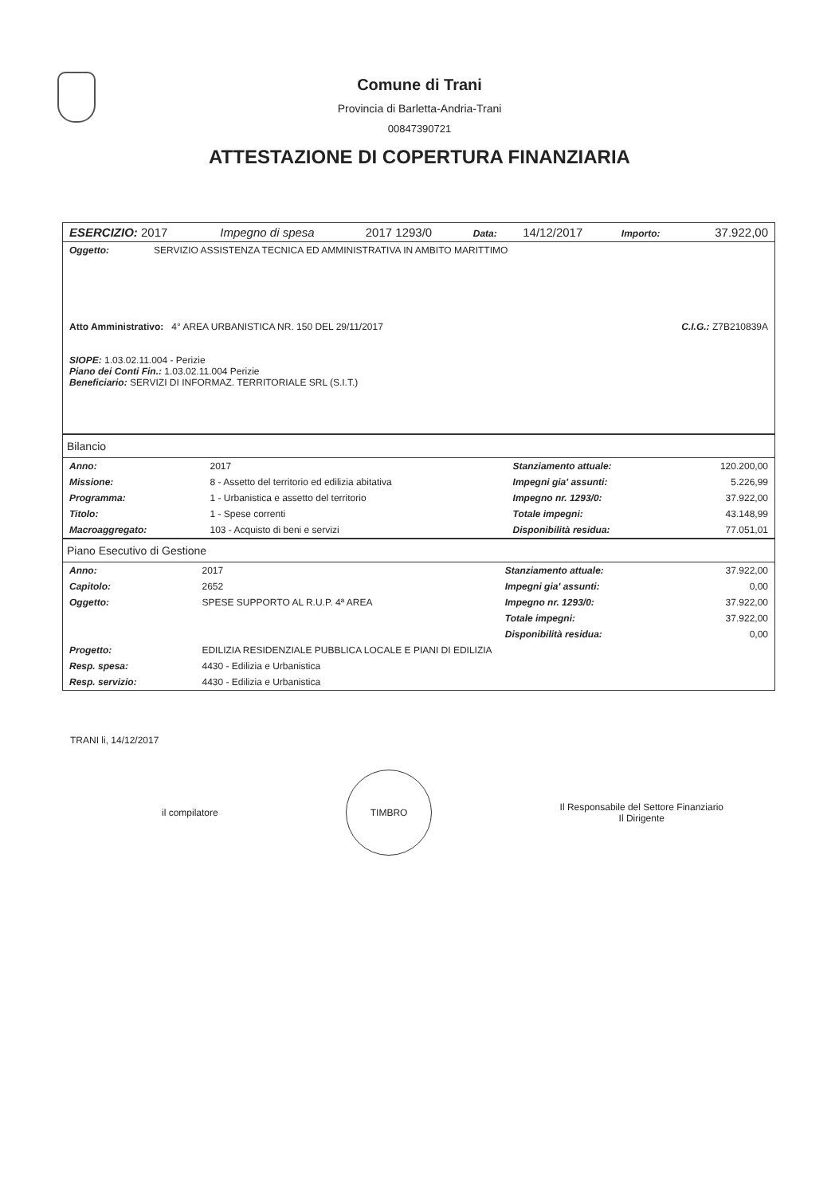Comune di Trani
Provincia di Barletta-Andria-Trani
00847390721
ATTESTAZIONE DI COPERTURA FINANZIARIA
| ESERCIZIO: 2017 | Impegno di spesa | 2017 1293/0 | Data: | 14/12/2017 | Importo: | 37.922,00 |
| Oggetto: | SERVIZIO ASSISTENZA TECNICA ED AMMINISTRATIVA IN AMBITO MARITTIMO | |
| Atto Amministrativo: 4° AREA URBANISTICA NR. 150 DEL 29/11/2017 | | C.I.G.: Z7B210839A |
| SIOPE: 1.03.02.11.004 - Perizie Piano dei Conti Fin.: 1.03.02.11.004 Perizie Beneficiario: SERVIZI DI INFORMAZ. TERRITORIALE SRL (S.I.T.) | | |
Bilancio
| Anno: | 2017 | Stanziamento attuale: | 120.200,00 |
| Missione: | 8 - Assetto del territorio ed edilizia abitativa | Impegni gia' assunti: | 5.226,99 |
| Programma: | 1 - Urbanistica e assetto del territorio | Impegno nr. 1293/0: | 37.922,00 |
| Titolo: | 1 - Spese correnti | Totale impegni: | 43.148,99 |
| Macroaggregato: | 103 - Acquisto di beni e servizi | Disponibilità residua: | 77.051,01 |
Piano Esecutivo di Gestione
| Anno: | 2017 | Stanziamento attuale: | 37.922,00 |
| Capitolo: | 2652 | Impegni gia' assunti: | 0,00 |
| Oggetto: | SPESE SUPPORTO AL R.U.P. 4ª AREA | Impegno nr. 1293/0: | 37.922,00 |
| | | Totale impegni: | 37.922,00 |
| | | Disponibilità residua: | 0,00 |
| Progetto: | EDILIZIA RESIDENZIALE PUBBLICA LOCALE E PIANI DI EDILIZIA | | |
| Resp. spesa: | 4430 - Edilizia e Urbanistica | | |
| Resp. servizio: | 4430 - Edilizia e Urbanistica | | |
TRANI li, 14/12/2017
il compilatore
TIMBRO
Il Responsabile del Settore Finanziario
Il Dirigente